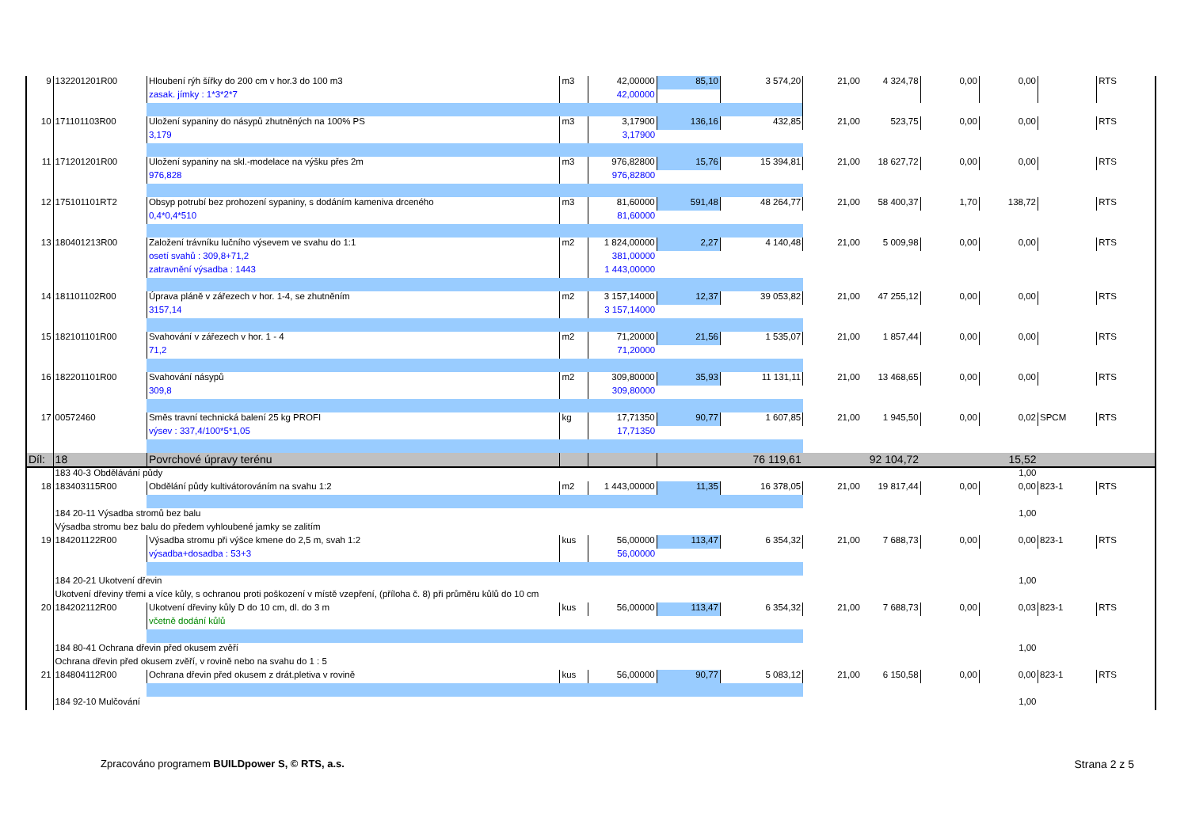| 9 | 132201201R00 | Hloubení rýh šířky do 200 cm v hor.3 do 100 m3 | m3 | 42,00000 | 85,10 | 3 574,20 | 21,00 | 4 324,78 | 0,00 | 0,00 | | RTS |
| | | zasak. jímky : 1*3*2*7 | | 42,00000 | | | | | | | | |
| 10 | 171101103R00 | Uložení sypaniny do násypů zhutněných na 100% PS | m3 | 3,17900 | 136,16 | 432,85 | 21,00 | 523,75 | 0,00 | 0,00 | | RTS |
| | | 3,179 | | 3,17900 | | | | | | | | |
| 11 | 171201201R00 | Uložení sypaniny na skl.-modelace na výšku přes 2m | m3 | 976,82800 | 15,76 | 15 394,81 | 21,00 | 18 627,72 | 0,00 | 0,00 | | RTS |
| | | 976,828 | | 976,82800 | | | | | | | | |
| 12 | 175101101RT2 | Obsyp potrubí bez prohození sypaniny, s dodáním kameniva drceného | m3 | 81,60000 | 591,48 | 48 264,77 | 21,00 | 58 400,37 | 1,70 | 138,72 | | RTS |
| | | 0,4*0,4*510 | | 81,60000 | | | | | | | | |
| 13 | 180401213R00 | Založení trávníku lučního výsevem ve svahu do 1:1 | m2 | 1 824,00000 | 2,27 | 4 140,48 | 21,00 | 5 009,98 | 0,00 | 0,00 | | RTS |
| | | osetí svahů : 309,8+71,2 | | 381,00000 | | | | | | | | |
| | | zatravnění výsadba : 1443 | | 1 443,00000 | | | | | | | | |
| 14 | 181101102R00 | Úprava pláně v zářezech v hor. 1-4, se zhutněním | m2 | 3 157,14000 | 12,37 | 39 053,82 | 21,00 | 47 255,12 | 0,00 | 0,00 | | RTS |
| | | 3157,14 | | 3 157,14000 | | | | | | | | |
| 15 | 182101101R00 | Svahování v zářezech v hor. 1 - 4 | m2 | 71,20000 | 21,56 | 1 535,07 | 21,00 | 1 857,44 | 0,00 | 0,00 | | RTS |
| | | 71,2 | | 71,20000 | | | | | | | | |
| 16 | 182201101R00 | Svahování násypů | m2 | 309,80000 | 35,93 | 11 131,11 | 21,00 | 13 468,65 | 0,00 | 0,00 | | RTS |
| | | 309,8 | | 309,80000 | | | | | | | | |
| 17 | 00572460 | Směs travní technická balení 25 kg PROFI | kg | 17,71350 | 90,77 | 1 607,85 | 21,00 | 1 945,50 | 0,00 | 0,02 | SPCM | RTS |
| | | výsev : 337,4/100*5*1,05 | | 17,71350 | | | | | | | | |
| Díl: | 18 | Povrchové úpravy terénu | | | | 76 119,61 | | 92 104,72 | | 15,52 | | |
| | 183 40-3 Obdělávání půdy | | | | | | | | | 1,00 | | |
| 18 | 183403115R00 | Obdělání půdy kultivátorováním na svahu 1:2 | m2 | 1 443,00000 | 11,35 | 16 378,05 | 21,00 | 19 817,44 | 0,00 | 0,00 | 823-1 | RTS |
| | 184 20-11 Výsadba stromů bez balu | | | | | | | | | 1,00 | | |
| | Výsadba stromu bez balu do předem vyhloubené jamky se zalitím | | | | | | | | | | | |
| 19 | 184201122R00 | Výsadba stromu při výšce kmene do 2,5 m, svah 1:2 | kus | 56,00000 | 113,47 | 6 354,32 | 21,00 | 7 688,73 | 0,00 | 0,00 | 823-1 | RTS |
| | | výsadba+dosadba : 53+3 | | 56,00000 | | | | | | | | |
| | 184 20-21 Ukotvení dřevin | | | | | | | | | 1,00 | | |
| | Ukotvení dřeviny třemi a více kůly, s ochranou proti poškození v místě vzepření, (příloha č. 8) při průměru kůlů do 10 cm | | | | | | | | | | | |
| 20 | 184202112R00 | Ukotvení dřeviny kůly D do 10 cm, dl. do 3 m | kus | 56,00000 | 113,47 | 6 354,32 | 21,00 | 7 688,73 | 0,00 | 0,03 | 823-1 | RTS |
| | | včetně dodání kůlů | | | | | | | | | | |
| | 184 80-41 Ochrana dřevin před okusem zvěří | | | | | | | | | 1,00 | | |
| | Ochrana dřevin před okusem zvěří, v rovině nebo na svahu do 1 : 5 | | | | | | | | | | | |
| 21 | 184804112R00 | Ochrana dřevin před okusem z drát.pletiva v rovině | kus | 56,00000 | 90,77 | 5 083,12 | 21,00 | 6 150,58 | 0,00 | 0,00 | 823-1 | RTS |
| | 184 92-10 Mulčování | | | | | | | | | 1,00 | | |
Zpracováno programem BUILDpower S, © RTS, a.s.
Strana 2 z 5